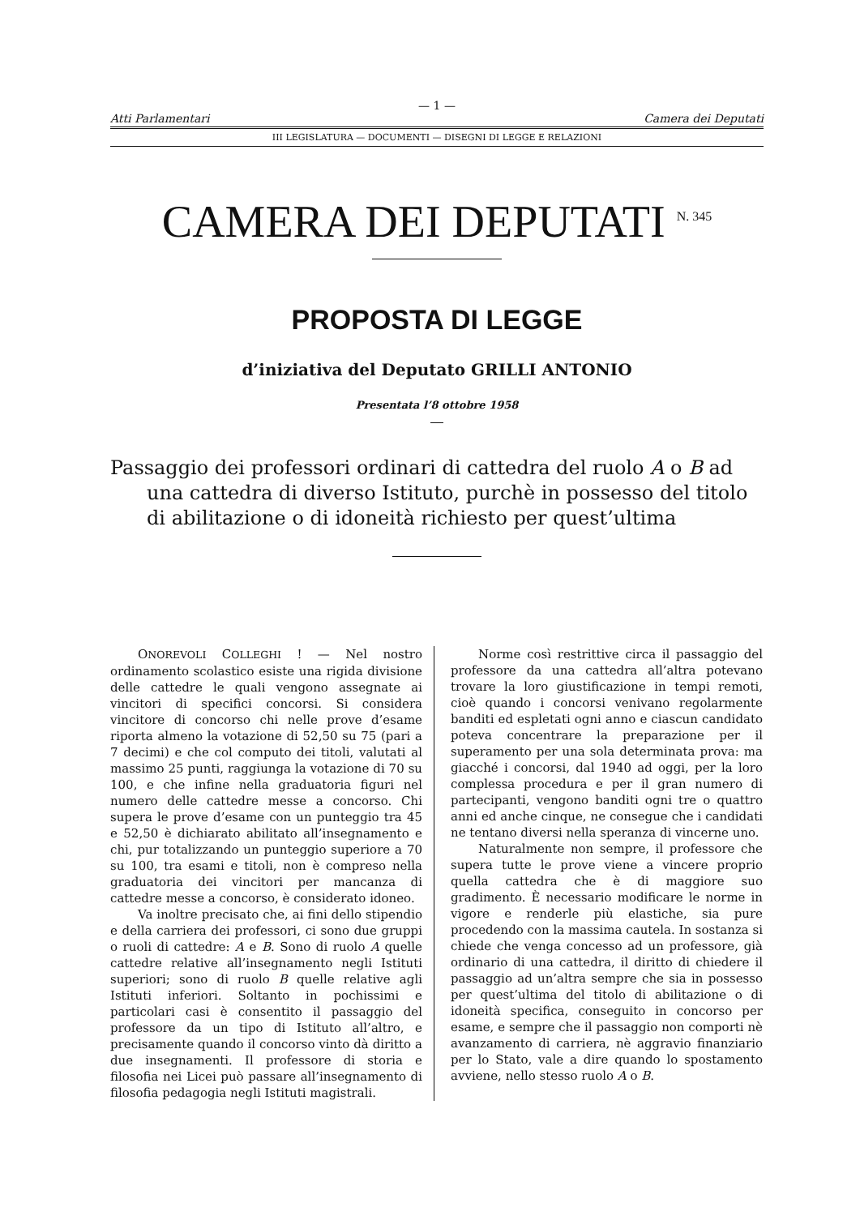— 1 —
Atti Parlamentari Camera dei Deputati
III LEGISLATURA — DOCUMENTI — DISEGNI DI LEGGE E RELAZIONI
CAMERA DEI DEPUTATI <sup>N. 345</sup>
PROPOSTA DI LEGGE
d’iniziativa del Deputato GRILLI ANTONIO
Presentata l’8 ottobre 1958
Passaggio dei professori ordinari di cattedra del ruolo A o B ad una cattedra di diverso Istituto, purchè in possesso del titolo di abilitazione o di idoneità richiesto per quest’ultima
ONOREVOLI COLLEGHI ! — Nel nostro ordinamento scolastico esiste una rigida divisione delle cattedre le quali vengono assegnate ai vincitori di specifici concorsi. Si considera vincitore di concorso chi nelle prove d’esame riporta almeno la votazione di 52,50 su 75 (pari a 7 decimi) e che col computo dei titoli, valutati al massimo 25 punti, raggiunga la votazione di 70 su 100, e che infine nella graduatoria figuri nel numero delle cattedre messe a concorso. Chi supera le prove d’esame con un punteggio tra 45 e 52,50 è dichiarato abilitato all’insegnamento e chi, pur totalizzando un punteggio superiore a 70 su 100, tra esami e titoli, non è compreso nella graduatoria dei vincitori per mancanza di cattedre messe a concorso, è considerato idoneo.
Va inoltre precisato che, ai fini dello stipendio e della carriera dei professori, ci sono due gruppi o ruoli di cattedre: A e B. Sono di ruolo A quelle cattedre relative all’insegnamento negli Istituti superiori; sono di ruolo B quelle relative agli Istituti inferiori. Soltanto in pochissimi e particolari casi è consentito il passaggio del professore da un tipo di Istituto all’altro, e precisamente quando il concorso vinto dà diritto a due insegnamenti. Il professore di storia e filosofia nei Licei può passare all’insegnamento di filosofia pedagogia negli Istituti magistrali.
Norme così restrittive circa il passaggio del professore da una cattedra all’altra potevano trovare la loro giustificazione in tempi remoti, cioè quando i concorsi venivano regolarmente banditi ed espletati ogni anno e ciascun candidato poteva concentrare la preparazione per il superamento per una sola determinata prova: ma giacché i concorsi, dal 1940 ad oggi, per la loro complessa procedura e per il gran numero di partecipanti, vengono banditi ogni tre o quattro anni ed anche cinque, ne consegue che i candidati ne tentano diversi nella speranza di vincerne uno.
Naturalmente non sempre, il professore che supera tutte le prove viene a vincere proprio quella cattedra che è di maggiore suo gradimento. È necessario modificare le norme in vigore e renderle più elastiche, sia pure procedendo con la massima cautela. In sostanza si chiede che venga concesso ad un professore, già ordinario di una cattedra, il diritto di chiedere il passaggio ad un’altra sempre che sia in possesso per quest’ultima del titolo di abilitazione o di idoneità specifica, conseguito in concorso per esame, e sempre che il passaggio non comporti nè avanzamento di carriera, nè aggravio finanziario per lo Stato, vale a dire quando lo spostamento avviene, nello stesso ruolo A o B.